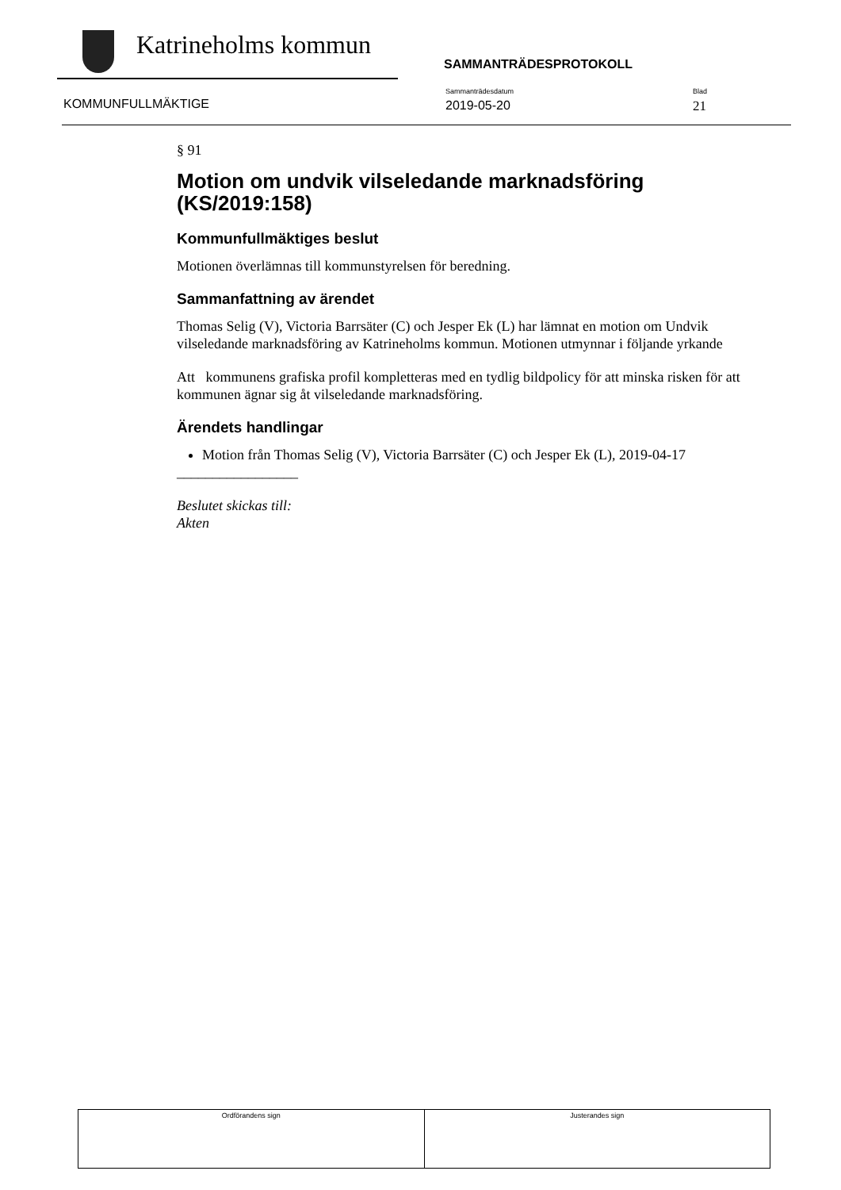Katrineholms kommun
SAMMANTRÄDESPROTOKOLL
KOMMUNFULLMÄKTIGE
Sammanträdesdatum
2019-05-20
Blad
21
§ 91
Motion om undvik vilseledande marknadsföring (KS/2019:158)
Kommunfullmäktiges beslut
Motionen överlämnas till kommunstyrelsen för beredning.
Sammanfattning av ärendet
Thomas Selig (V), Victoria Barrsäter (C) och Jesper Ek (L) har lämnat en motion om Undvik vilseledande marknadsföring av Katrineholms kommun. Motionen utmynnar i följande yrkande
Att kommunens grafiska profil kompletteras med en tydlig bildpolicy för att minska risken för att kommunen ägnar sig åt vilseledande marknadsföring.
Ärendets handlingar
Motion från Thomas Selig (V), Victoria Barrsäter (C) och Jesper Ek (L), 2019-04-17
_________________
Beslutet skickas till:
Akten
| Ordförandens sign | Justerandes sign |